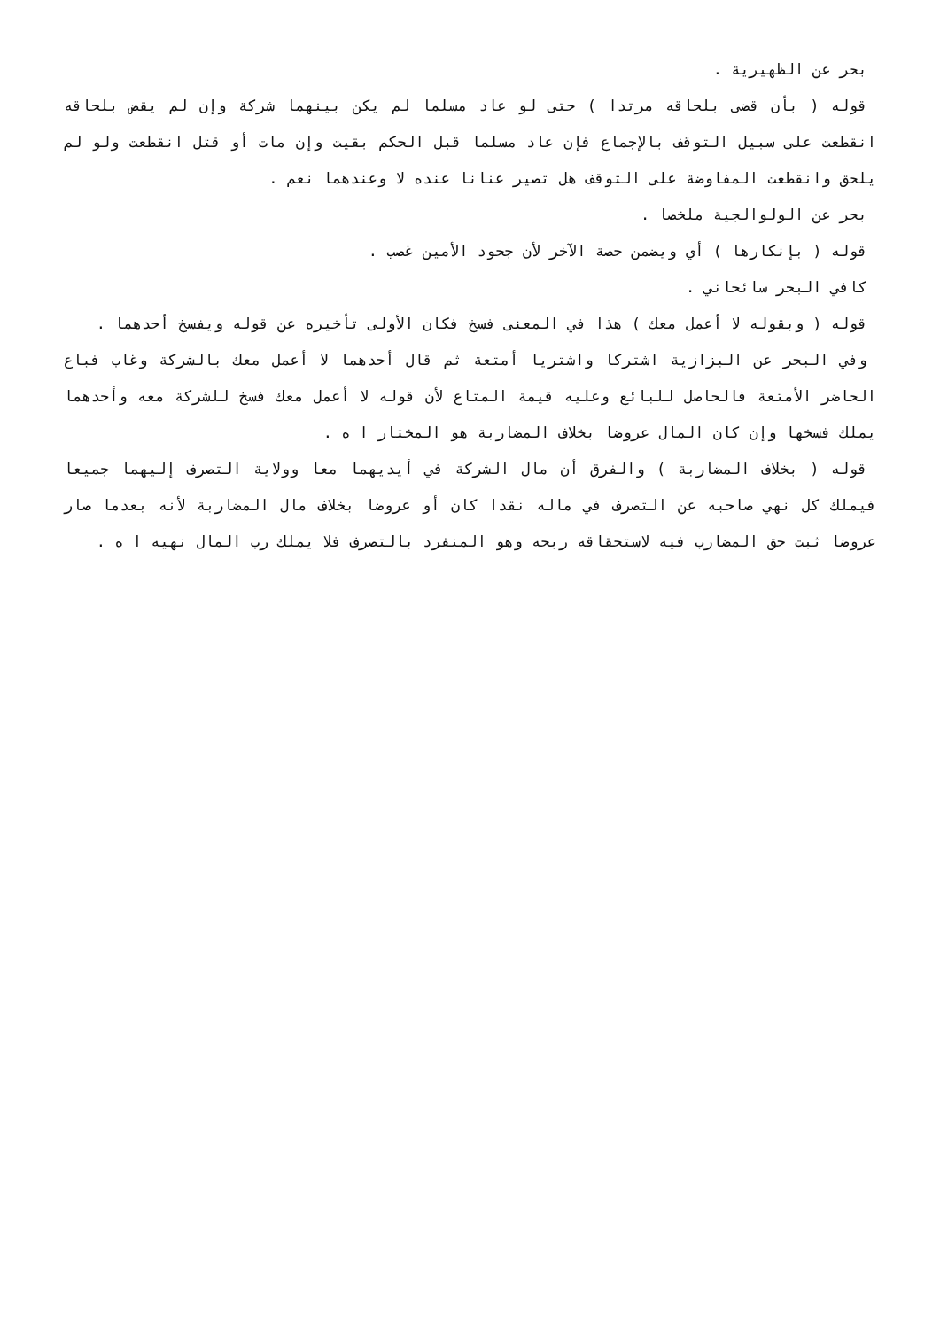بحر عن الظهيرية .
قوله ( بأن قضى بلحاقه مرتدا ) حتى لو عاد مسلما لم يكن بينهما شركة وإن لم يقض بلحاقه انقطعت على سبيل التوقف بالإجماع فإن عاد مسلما قبل الحكم بقيت وإن مات أو قتل انقطعت ولو لم يلحق وانقطعت المفاوضة على التوقف هل تصير عنانا عنده لا وعندهما نعم .
بحر عن الولوالجية ملخصا .
قوله ( بإنكارها ) أي ويضمن حصة الآخر لأن جحود الأمين غصب .
كافي البحر سائحاني .
قوله ( وبقوله لا أعمل معك ) هذا في المعنى فسخ فكان الأولى تأخيره عن قوله ويفسخ أحدهما .
وفي البحر عن البزازية اشتركا واشتريا أمتعة ثم قال أحدهما لا أعمل معك بالشركة وغاب فباع الحاضر الأمتعة فالحاصل للبائع وعليه قيمة المتاع لأن قوله لا أعمل معك فسخ للشركة معه وأحدهما يملك فسخها وإن كان المال عروضا بخلاف المضاربة هو المختار ا ه .
قوله ( بخلاف المضاربة ) والفرق أن مال الشركة في أيديهما معا وولاية التصرف إليهما جميعا فيملك كل نهي صاحبه عن التصرف في ماله نقدا كان أو عروضا بخلاف مال المضاربة لأنه بعدما صار عروضا ثبت حق المضارب فيه لاستحقاقه ربحه وهو المنفرد بالتصرف فلا يملك رب المال نهيه ا ه .